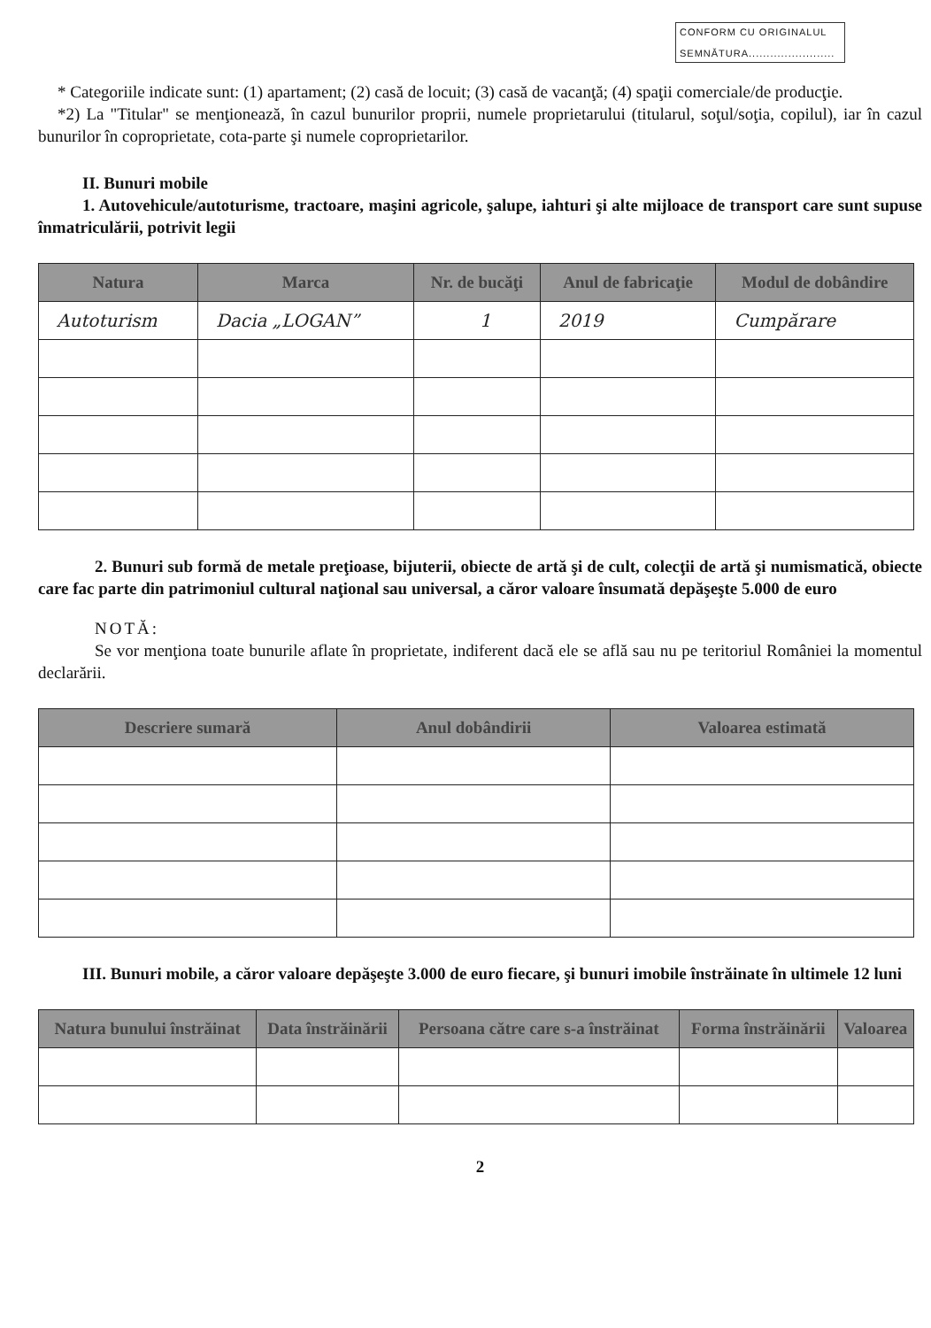CONFORM CU ORIGINALUL
SEMNĂTURA........................
* Categoriile indicate sunt: (1) apartament; (2) casă de locuit; (3) casă de vacanţă; (4) spaţii comerciale/de producţie.
*2) La "Titular" se menţionează, în cazul bunurilor proprii, numele proprietarului (titularul, soţul/soţia, copilul), iar în cazul bunurilor în coproprietate, cota-parte şi numele coproprietarilor.
II. Bunuri mobile
1. Autovehicule/autoturisme, tractoare, maşini agricole, şalupe, iahturi şi alte mijloace de transport care sunt supuse înmatriculării, potrivit legii
| Natura | Marca | Nr. de bucăţi | Anul de fabricaţie | Modul de dobândire |
| --- | --- | --- | --- | --- |
| Autoturism | Dacia „LOGAN” | 1 | 2019 | Cumpărare |
2. Bunuri sub formă de metale preţioase, bijuterii, obiecte de artă şi de cult, colecţii de artă şi numismatică, obiecte care fac parte din patrimoniul cultural naţional sau universal, a căror valoare însumată depăşeşte 5.000 de euro
NOTĂ:
Se vor menţiona toate bunurile aflate în proprietate, indiferent dacă ele se află sau nu pe teritoriul României la momentul declarării.
| Descriere sumară | Anul dobândirii | Valoarea estimată |
| --- | --- | --- |
III. Bunuri mobile, a căror valoare depăşeşte 3.000 de euro fiecare, şi bunuri imobile înstrăinate în ultimele 12 luni
| Natura bunului înstrăinat | Data înstrăinării | Persoana către care s-a înstrăinat | Forma înstrăinării | Valoarea |
| --- | --- | --- | --- | --- |
2